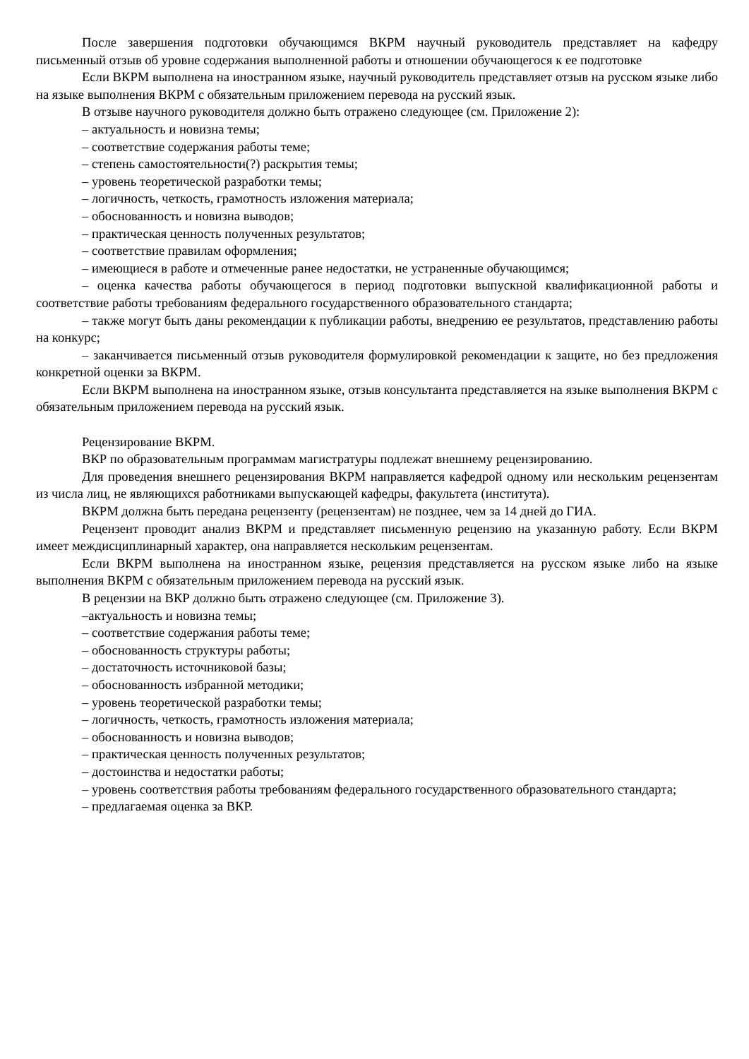После завершения подготовки обучающимся ВКРМ научный руководитель представляет на кафедру письменный отзыв об уровне содержания выполненной работы и отношении обучающегося к ее подготовке
Если ВКРМ выполнена на иностранном языке, научный руководитель представляет отзыв на русском языке либо на языке выполнения ВКРМ с обязательным приложением перевода на русский язык.
В отзыве научного руководителя должно быть отражено следующее (см. Приложение 2):
– актуальность и новизна темы;
– соответствие содержания работы теме;
– степень самостоятельности(?) раскрытия темы;
– уровень теоретической разработки темы;
– логичность, четкость, грамотность изложения материала;
– обоснованность и новизна выводов;
– практическая ценность полученных результатов;
– соответствие правилам оформления;
– имеющиеся в работе и отмеченные ранее недостатки, не устраненные обучающимся;
– оценка качества работы обучающегося в период подготовки выпускной квалификационной работы и соответствие работы требованиям федерального государственного образовательного стандарта;
– также могут быть даны рекомендации к публикации работы, внедрению ее результатов, представлению работы на конкурс;
– заканчивается письменный отзыв руководителя формулировкой рекомендации к защите, но без предложения конкретной оценки за ВКРМ.
Если ВКРМ выполнена на иностранном языке, отзыв консультанта представляется на языке выполнения ВКРМ с обязательным приложением перевода на русский язык.
Рецензирование ВКРМ.
ВКР по образовательным программам магистратуры подлежат внешнему рецензированию.
Для проведения внешнего рецензирования ВКРМ направляется кафедрой одному или нескольким рецензентам из числа лиц, не являющихся работниками выпускающей кафедры, факультета (института).
ВКРМ должна быть передана рецензенту (рецензентам) не позднее, чем за 14 дней до ГИА.
Рецензент проводит анализ ВКРМ и представляет письменную рецензию на указанную работу. Если ВКРМ имеет междисциплинарный характер, она направляется нескольким рецензентам.
Если ВКРМ выполнена на иностранном языке, рецензия представляется на русском языке либо на языке выполнения ВКРМ с обязательным приложением перевода на русский язык.
В рецензии на ВКР должно быть отражено следующее (см. Приложение 3).
–актуальность и новизна темы;
– соответствие содержания работы теме;
– обоснованность структуры работы;
– достаточность источниковой базы;
– обоснованность избранной методики;
– уровень теоретической разработки темы;
– логичность, четкость, грамотность изложения материала;
– обоснованность и новизна выводов;
– практическая ценность полученных результатов;
– достоинства и недостатки работы;
– уровень соответствия работы требованиям федерального государственного образовательного стандарта;
– предлагаемая оценка за ВКР.